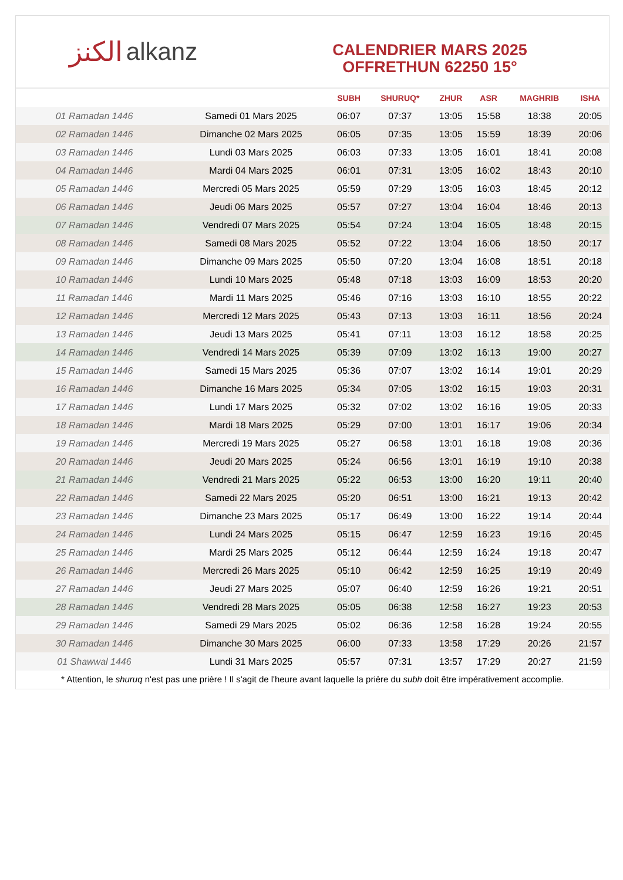الكنز alkanz
CALENDRIER MARS 2025
OFFRETHUN 62250 15°
| | | SUBH | SHURUQ* | ZHUR | ASR | MAGHRIB | ISHA |
| --- | --- | --- | --- | --- | --- | --- | --- |
| 01 Ramadan 1446 | Samedi 01 Mars 2025 | 06:07 | 07:37 | 13:05 | 15:58 | 18:38 | 20:05 |
| 02 Ramadan 1446 | Dimanche 02 Mars 2025 | 06:05 | 07:35 | 13:05 | 15:59 | 18:39 | 20:06 |
| 03 Ramadan 1446 | Lundi 03 Mars 2025 | 06:03 | 07:33 | 13:05 | 16:01 | 18:41 | 20:08 |
| 04 Ramadan 1446 | Mardi 04 Mars 2025 | 06:01 | 07:31 | 13:05 | 16:02 | 18:43 | 20:10 |
| 05 Ramadan 1446 | Mercredi 05 Mars 2025 | 05:59 | 07:29 | 13:05 | 16:03 | 18:45 | 20:12 |
| 06 Ramadan 1446 | Jeudi 06 Mars 2025 | 05:57 | 07:27 | 13:04 | 16:04 | 18:46 | 20:13 |
| 07 Ramadan 1446 | Vendredi 07 Mars 2025 | 05:54 | 07:24 | 13:04 | 16:05 | 18:48 | 20:15 |
| 08 Ramadan 1446 | Samedi 08 Mars 2025 | 05:52 | 07:22 | 13:04 | 16:06 | 18:50 | 20:17 |
| 09 Ramadan 1446 | Dimanche 09 Mars 2025 | 05:50 | 07:20 | 13:04 | 16:08 | 18:51 | 20:18 |
| 10 Ramadan 1446 | Lundi 10 Mars 2025 | 05:48 | 07:18 | 13:03 | 16:09 | 18:53 | 20:20 |
| 11 Ramadan 1446 | Mardi 11 Mars 2025 | 05:46 | 07:16 | 13:03 | 16:10 | 18:55 | 20:22 |
| 12 Ramadan 1446 | Mercredi 12 Mars 2025 | 05:43 | 07:13 | 13:03 | 16:11 | 18:56 | 20:24 |
| 13 Ramadan 1446 | Jeudi 13 Mars 2025 | 05:41 | 07:11 | 13:03 | 16:12 | 18:58 | 20:25 |
| 14 Ramadan 1446 | Vendredi 14 Mars 2025 | 05:39 | 07:09 | 13:02 | 16:13 | 19:00 | 20:27 |
| 15 Ramadan 1446 | Samedi 15 Mars 2025 | 05:36 | 07:07 | 13:02 | 16:14 | 19:01 | 20:29 |
| 16 Ramadan 1446 | Dimanche 16 Mars 2025 | 05:34 | 07:05 | 13:02 | 16:15 | 19:03 | 20:31 |
| 17 Ramadan 1446 | Lundi 17 Mars 2025 | 05:32 | 07:02 | 13:02 | 16:16 | 19:05 | 20:33 |
| 18 Ramadan 1446 | Mardi 18 Mars 2025 | 05:29 | 07:00 | 13:01 | 16:17 | 19:06 | 20:34 |
| 19 Ramadan 1446 | Mercredi 19 Mars 2025 | 05:27 | 06:58 | 13:01 | 16:18 | 19:08 | 20:36 |
| 20 Ramadan 1446 | Jeudi 20 Mars 2025 | 05:24 | 06:56 | 13:01 | 16:19 | 19:10 | 20:38 |
| 21 Ramadan 1446 | Vendredi 21 Mars 2025 | 05:22 | 06:53 | 13:00 | 16:20 | 19:11 | 20:40 |
| 22 Ramadan 1446 | Samedi 22 Mars 2025 | 05:20 | 06:51 | 13:00 | 16:21 | 19:13 | 20:42 |
| 23 Ramadan 1446 | Dimanche 23 Mars 2025 | 05:17 | 06:49 | 13:00 | 16:22 | 19:14 | 20:44 |
| 24 Ramadan 1446 | Lundi 24 Mars 2025 | 05:15 | 06:47 | 12:59 | 16:23 | 19:16 | 20:45 |
| 25 Ramadan 1446 | Mardi 25 Mars 2025 | 05:12 | 06:44 | 12:59 | 16:24 | 19:18 | 20:47 |
| 26 Ramadan 1446 | Mercredi 26 Mars 2025 | 05:10 | 06:42 | 12:59 | 16:25 | 19:19 | 20:49 |
| 27 Ramadan 1446 | Jeudi 27 Mars 2025 | 05:07 | 06:40 | 12:59 | 16:26 | 19:21 | 20:51 |
| 28 Ramadan 1446 | Vendredi 28 Mars 2025 | 05:05 | 06:38 | 12:58 | 16:27 | 19:23 | 20:53 |
| 29 Ramadan 1446 | Samedi 29 Mars 2025 | 05:02 | 06:36 | 12:58 | 16:28 | 19:24 | 20:55 |
| 30 Ramadan 1446 | Dimanche 30 Mars 2025 | 06:00 | 07:33 | 13:58 | 17:29 | 20:26 | 21:57 |
| 01 Shawwal 1446 | Lundi 31 Mars 2025 | 05:57 | 07:31 | 13:57 | 17:29 | 20:27 | 21:59 |
* Attention, le shuruq n'est pas une prière ! Il s'agit de l'heure avant laquelle la prière du subh doit être impérativement accomplie.